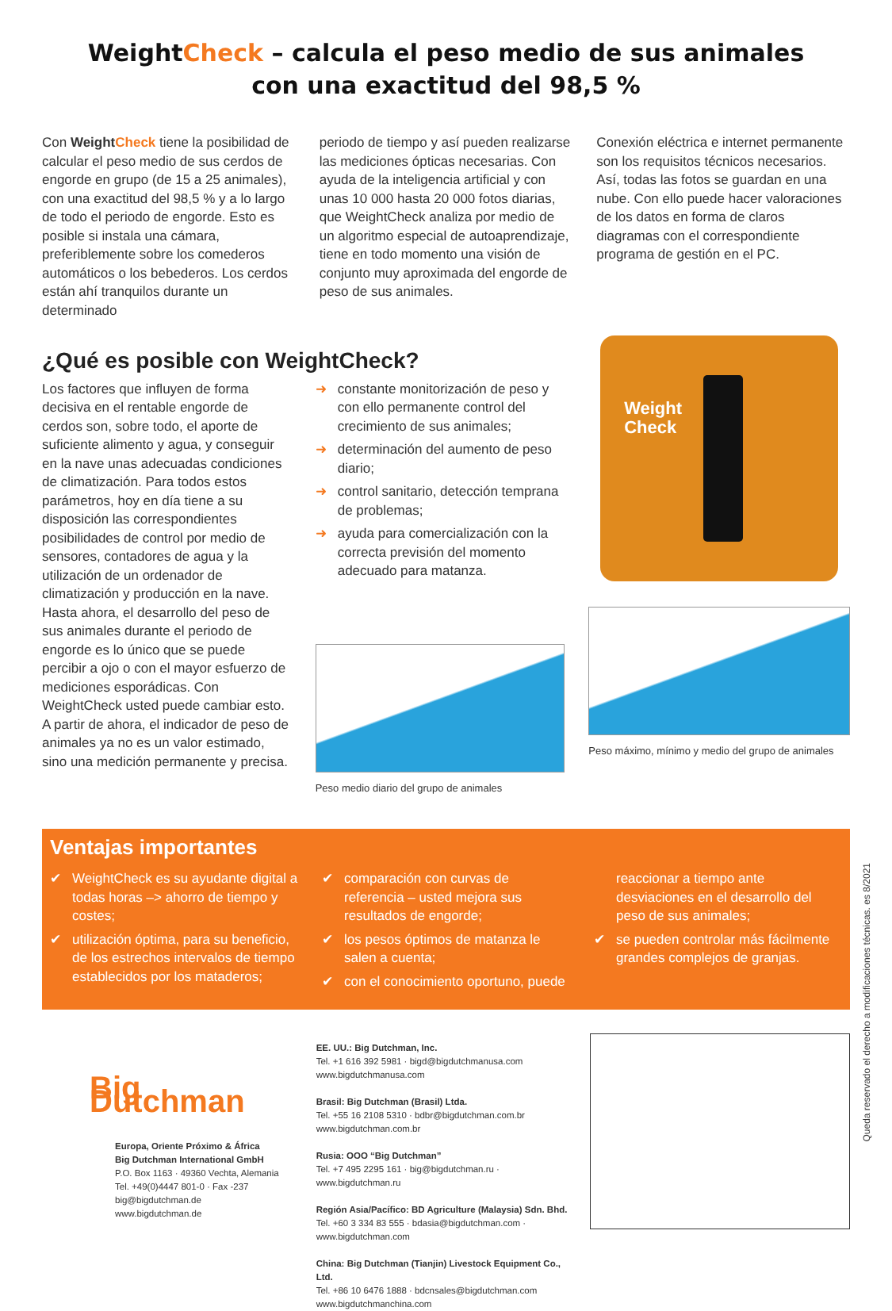WeightCheck – calcula el peso medio de sus animales
con una exactitud del 98,5 %
Con Weight Check tiene la posibilidad de calcular el peso medio de sus cerdos de engorde en grupo (de 15 a 25 animales), con una exactitud del 98,5 % y a lo largo de todo el periodo de engorde. Esto es posible si instala una cámara, preferiblemente sobre los comederos automáticos o los bebederos. Los cerdos están ahí tranquilos durante un determinado
periodo de tiempo y así pueden realizarse las mediciones ópticas necesarias. Con ayuda de la inteligencia artificial y con unas 10 000 hasta 20 000 fotos diarias, que WeightCheck analiza por medio de un algoritmo especial de autoaprendizaje, tiene en todo momento una visión de conjunto muy aproximada del engorde de peso de sus animales.
Conexión eléctrica e internet permanente son los requisitos técnicos necesarios. Así, todas las fotos se guardan en una nube. Con ello puede hacer valoraciones de los datos en forma de claros diagramas con el correspondiente programa de gestión en el PC.
¿Qué es posible con WeightCheck?
Los factores que influyen de forma decisiva en el rentable engorde de cerdos son, sobre todo, el aporte de suficiente alimento y agua, y conseguir en la nave unas adecuadas condiciones de climatización. Para todos estos parámetros, hoy en día tiene a su disposición las correspondientes posibilidades de control por medio de sensores, contadores de agua y la utilización de un ordenador de climatización y producción en la nave.
Hasta ahora, el desarrollo del peso de sus animales durante el periodo de engorde es lo único que se puede percibir a ojo o con el mayor esfuerzo de mediciones esporádicas. Con WeightCheck usted puede cambiar esto. A partir de ahora, el indicador de peso de animales ya no es un valor estimado, sino una medición permanente y precisa.
➜ constante monitorización de peso y con ello permanente control del crecimiento de sus animales;
➜ determinación del aumento de peso diario;
➜ control sanitario, detección temprana de problemas;
➜ ayuda para comercialización con la correcta previsión del momento adecuado para matanza.
Peso medio diario del grupo de animales
Weight
Check
Peso máximo, mínimo y medio del grupo de animales
Ventajas importantes
✔ WeightCheck es su ayudante digital a todas horas –> ahorro de tiempo y costes;
✔ utilización óptima, para su beneficio, de los estrechos intervalos de tiempo establecidos por los mataderos;
✔ comparación con curvas de referencia – usted mejora sus resultados de engorde;
✔ los pesos óptimos de matanza le salen a cuenta;
✔ con el conocimiento oportuno, puede
reaccionar a tiempo ante desviaciones en el desarrollo del peso de sus animales;
✔ se pueden controlar más fácilmente grandes complejos de granjas.
Big Dutchman
Europa, Oriente Próximo & África
Big Dutchman International GmbH
P.O. Box 1163 · 49360 Vechta, Alemania
Tel. +49(0)4447 801-0 · Fax -237
big@bigdutchman.de
www.bigdutchman.de
EE. UU.: Big Dutchman, Inc.
Tel. +1 616 392 5981 · bigd@bigdutchmanusa.com
www.bigdutchmanusa.com
Brasil: Big Dutchman (Brasil) Ltda.
Tel. +55 16 2108 5310 · bdbr@bigdutchman.com.br
www.bigdutchman.com.br
Rusia: OOO “Big Dutchman”
Tel. +7 495 2295 161 · big@bigdutchman.ru · www.bigdutchman.ru
Región Asia/Pacífico: BD Agriculture (Malaysia) Sdn. Bhd.
Tel. +60 3 334 83 555 · bdasia@bigdutchman.com · www.bigdutchman.com
China: Big Dutchman (Tianjin) Livestock Equipment Co., Ltd.
Tel. +86 10 6476 1888 · bdcnsales@bigdutchman.com
www.bigdutchmanchina.com
Queda reservado el derecho a modificaciones técnicas. es 8/2021